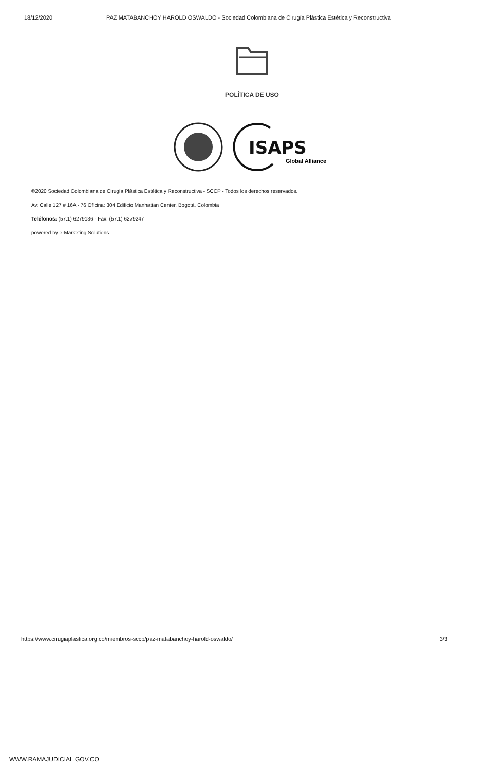18/12/2020 PAZ MATABANCHOY HAROLD OSWALDO - Sociedad Colombiana de Cirugía Plástica Estética y Reconstructiva
POLÍTICA DE USO
ISAPS
Global Alliance
©2020 Sociedad Colombiana de Cirugía Plástica Estética y Reconstructiva - SCCP - Todos los derechos reservados.
Av. Calle 127 # 16A - 76 Oficina: 304 Edificio Manhattan Center, Bogotá, Colombia
Teléfonos: (57.1) 6279136 - Fax: (57.1) 6279247
powered by e-Marketing Solutions
https://www.cirugiaplastica.org.co/miembros-sccp/paz-matabanchoy-harold-oswaldo/ 3/3
WWW.RAMAJUDICIAL.GOV.CO